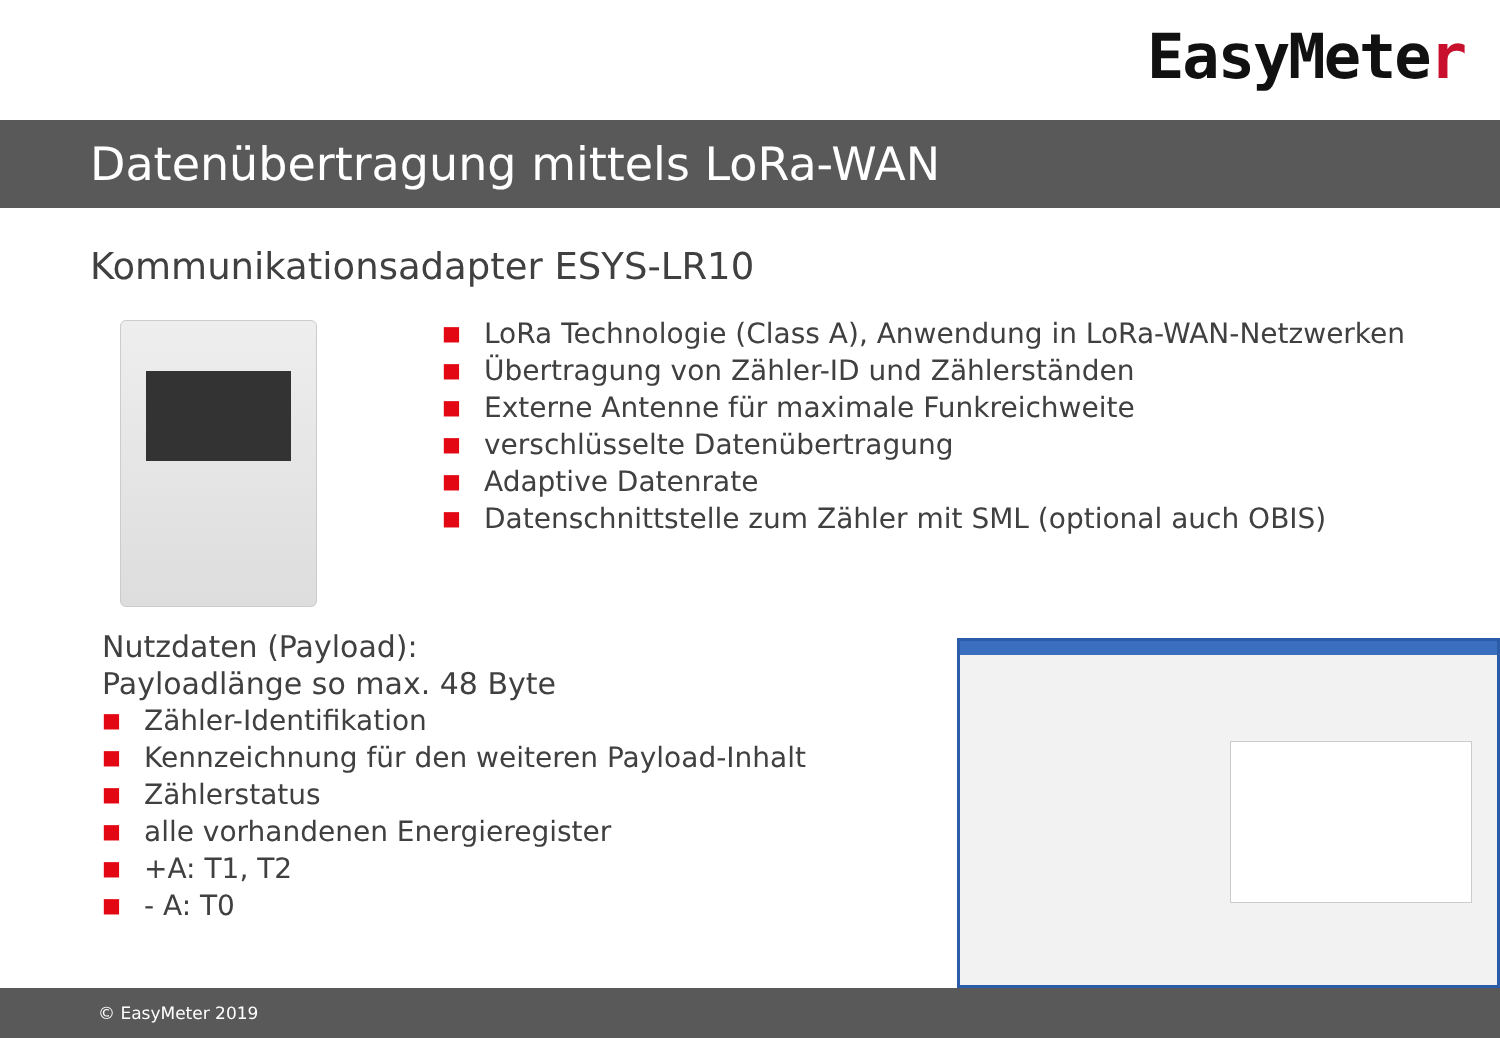EasyMeter
Datenübertragung mittels LoRa-WAN
Kommunikationsadapter ESYS-LR10
■ LoRa Technologie (Class A), Anwendung in LoRa-WAN-Netzwerken
■ Übertragung von Zähler-ID und Zählerständen
■ Externe Antenne für maximale Funkreichweite
■ verschlüsselte Datenübertragung
■ Adaptive Datenrate
■ Datenschnittstelle zum Zähler mit SML (optional auch OBIS)
Nutzdaten (Payload):
Payloadlänge so max. 48 Byte
■ Zähler-Identifikation
■ Kennzeichnung für den weiteren Payload-Inhalt
■ Zählerstatus
■ alle vorhandenen Energieregister
■ +A: T1, T2
■ - A: T0
© EasyMeter 2019